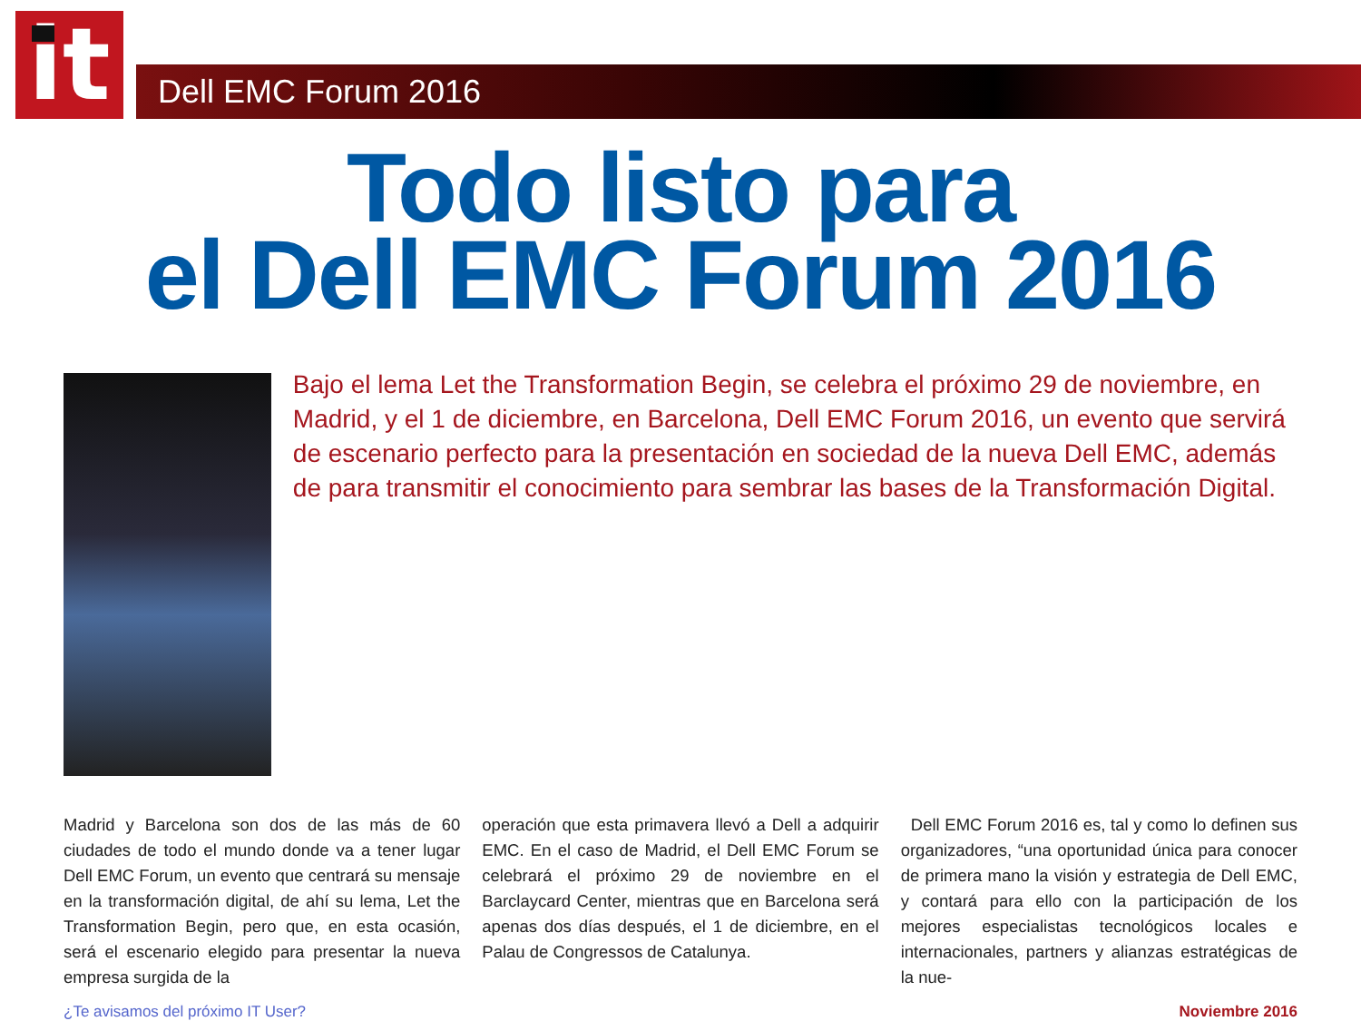it
Dell EMC Forum 2016
Todo listo para
el Dell EMC Forum 2016
Bajo el lema Let the Transformation Begin, se celebra el próximo 29 de noviembre, en Madrid, y el 1 de diciembre, en Barcelona, Dell EMC Forum 2016, un evento que servirá de escenario perfecto para la presentación en sociedad de la nueva Dell EMC, además de para transmitir el conocimiento para sembrar las bases de la Transformación Digital.
Madrid y Barcelona son dos de las más de 60 ciudades de todo el mundo donde va a tener lugar Dell EMC Forum, un evento que centrará su mensaje en la transformación digital, de ahí su lema, Let the Transformation Begin, pero que, en esta ocasión, será el escenario elegido para presentar la nueva empresa surgida de la
operación que esta primavera llevó a Dell a adquirir EMC. En el caso de Madrid, el Dell EMC Forum se celebrará el próximo 29 de noviembre en el Barclaycard Center, mientras que en Barcelona será apenas dos días después, el 1 de diciembre, en el Palau de Congressos de Catalunya.
Dell EMC Forum 2016 es, tal y como lo definen sus organizadores, “una oportunidad única para conocer de primera mano la visión y estrategia de Dell EMC, y contará para ello con la participación de los mejores especialistas tecnológicos locales e internacionales, partners y alianzas estratégicas de la nue-
¿Te avisamos del próximo IT User? Noviembre 2016